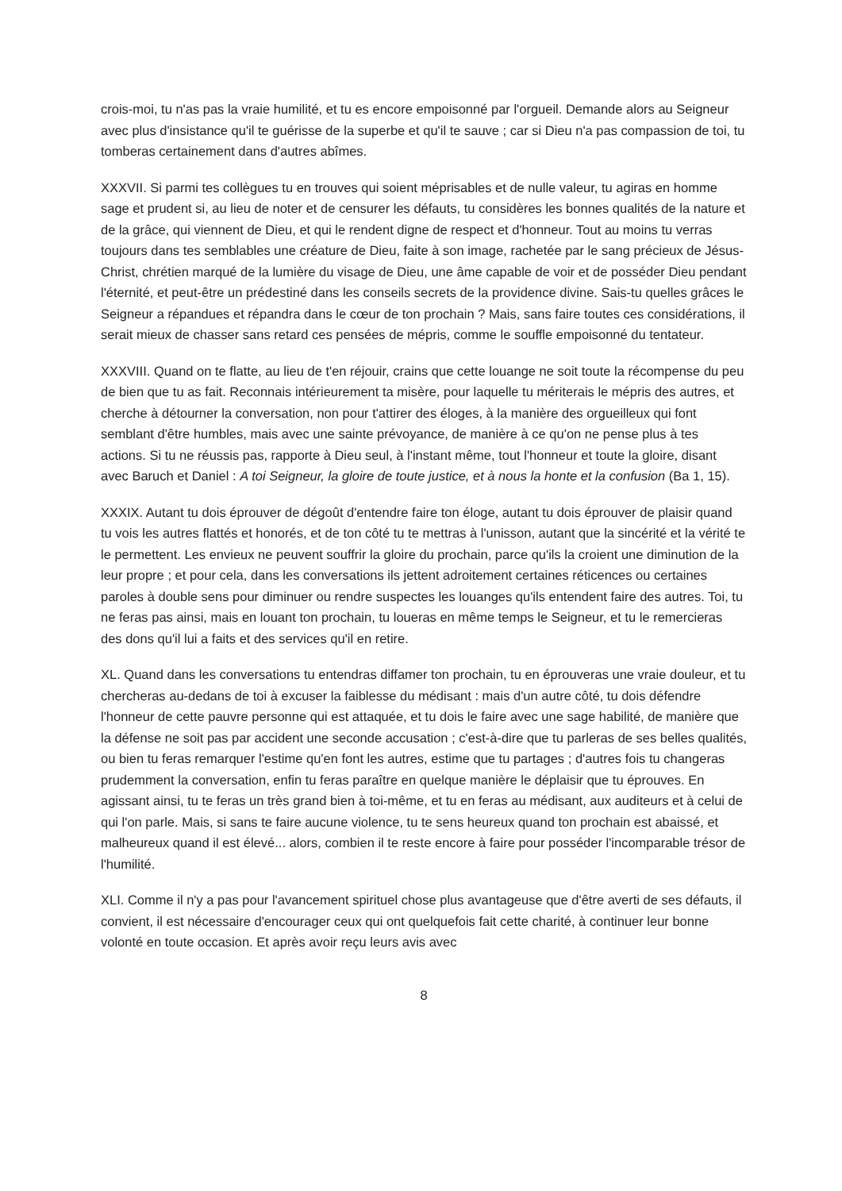crois-moi, tu n'as pas la vraie humilité, et tu es encore empoisonné par l'orgueil. Demande alors au Seigneur avec plus d'insistance qu'il te guérisse de la superbe et qu'il te sauve ; car si Dieu n'a pas compassion de toi, tu tomberas certainement dans d'autres abîmes.
XXXVII. Si parmi tes collègues tu en trouves qui soient méprisables et de nulle valeur, tu agiras en homme sage et prudent si, au lieu de noter et de censurer les défauts, tu considères les bonnes qualités de la nature et de la grâce, qui viennent de Dieu, et qui le rendent digne de respect et d'honneur. Tout au moins tu verras toujours dans tes semblables une créature de Dieu, faite à son image, rachetée par le sang précieux de Jésus-Christ, chrétien marqué de la lumière du visage de Dieu, une âme capable de voir et de posséder Dieu pendant l'éternité, et peut-être un prédestiné dans les conseils secrets de la providence divine. Sais-tu quelles grâces le Seigneur a répandues et répandra dans le cœur de ton prochain ? Mais, sans faire toutes ces considérations, il serait mieux de chasser sans retard ces pensées de mépris, comme le souffle empoisonné du tentateur.
XXXVIII. Quand on te flatte, au lieu de t'en réjouir, crains que cette louange ne soit toute la récompense du peu de bien que tu as fait. Reconnais intérieurement ta misère, pour laquelle tu mériterais le mépris des autres, et cherche à détourner la conversation, non pour t'attirer des éloges, à la manière des orgueilleux qui font semblant d'être humbles, mais avec une sainte prévoyance, de manière à ce qu'on ne pense plus à tes actions. Si tu ne réussis pas, rapporte à Dieu seul, à l'instant même, tout l'honneur et toute la gloire, disant avec Baruch et Daniel : A toi Seigneur, la gloire de toute justice, et à nous la honte et la confusion (Ba 1, 15).
XXXIX. Autant tu dois éprouver de dégoût d'entendre faire ton éloge, autant tu dois éprouver de plaisir quand tu vois les autres flattés et honorés, et de ton côté tu te mettras à l'unisson, autant que la sincérité et la vérité te le permettent. Les envieux ne peuvent souffrir la gloire du prochain, parce qu'ils la croient une diminution de la leur propre ; et pour cela, dans les conversations ils jettent adroitement certaines réticences ou certaines paroles à double sens pour diminuer ou rendre suspectes les louanges qu'ils entendent faire des autres. Toi, tu ne feras pas ainsi, mais en louant ton prochain, tu loueras en même temps le Seigneur, et tu le remercieras des dons qu'il lui a faits et des services qu'il en retire.
XL. Quand dans les conversations tu entendras diffamer ton prochain, tu en éprouveras une vraie douleur, et tu chercheras au-dedans de toi à excuser la faiblesse du médisant : mais d'un autre côté, tu dois défendre l'honneur de cette pauvre personne qui est attaquée, et tu dois le faire avec une sage habilité, de manière que la défense ne soit pas par accident une seconde accusation ; c'est-à-dire que tu parleras de ses belles qualités, ou bien tu feras remarquer l'estime qu'en font les autres, estime que tu partages ; d'autres fois tu changeras prudemment la conversation, enfin tu feras paraître en quelque manière le déplaisir que tu éprouves. En agissant ainsi, tu te feras un très grand bien à toi-même, et tu en feras au médisant, aux auditeurs et à celui de qui l'on parle. Mais, si sans te faire aucune violence, tu te sens heureux quand ton prochain est abaissé, et malheureux quand il est élevé... alors, combien il te reste encore à faire pour posséder l'incomparable trésor de l'humilité.
XLI. Comme il n'y a pas pour l'avancement spirituel chose plus avantageuse que d'être averti de ses défauts, il convient, il est nécessaire d'encourager ceux qui ont quelquefois fait cette charité, à continuer leur bonne volonté en toute occasion. Et après avoir reçu leurs avis avec
8